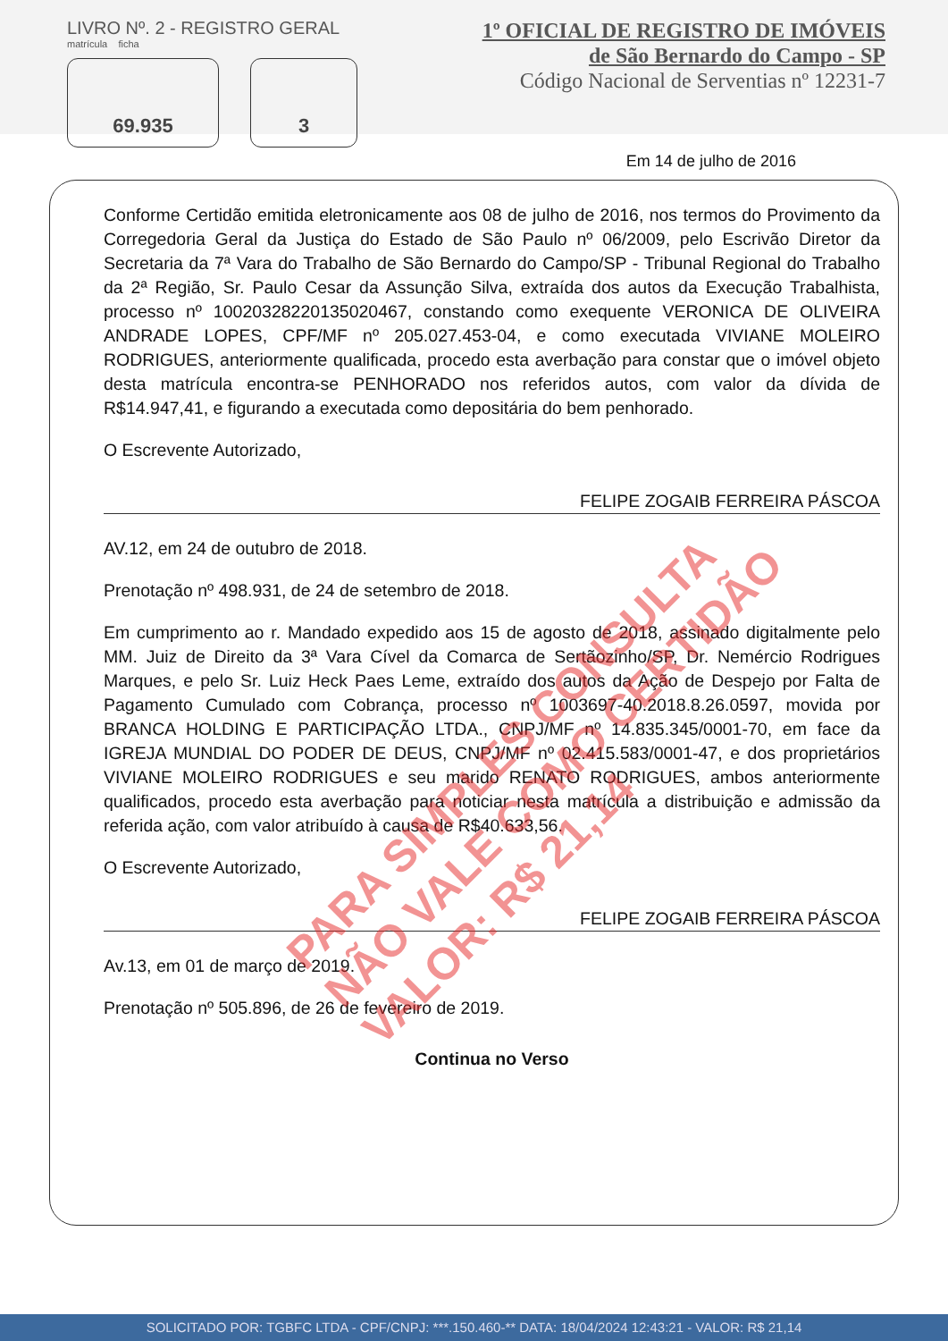LIVRO Nº. 2 - REGISTRO GERAL
matrícula ficha
69.935 3
1º OFICIAL DE REGISTRO DE IMÓVEIS
de São Bernardo do Campo - SP
Código Nacional de Serventias nº 12231-7
Em 14 de julho de 2016
Conforme Certidão emitida eletronicamente aos 08 de julho de 2016, nos termos do Provimento da Corregedoria Geral da Justiça do Estado de São Paulo nº 06/2009, pelo Escrivão Diretor da Secretaria da 7ª Vara do Trabalho de São Bernardo do Campo/SP - Tribunal Regional do Trabalho da 2ª Região, Sr. Paulo Cesar da Assunção Silva, extraída dos autos da Execução Trabalhista, processo nº 10020328220135020467, constando como exequente VERONICA DE OLIVEIRA ANDRADE LOPES, CPF/MF nº 205.027.453-04, e como executada VIVIANE MOLEIRO RODRIGUES, anteriormente qualificada, procedo esta averbação para constar que o imóvel objeto desta matrícula encontra-se PENHORADO nos referidos autos, com valor da dívida de R$14.947,41, e figurando a executada como depositária do bem penhorado.
O Escrevente Autorizado,
FELIPE ZOGAIB FERREIRA PÁSCOA
AV.12, em 24 de outubro de 2018.
Prenotação nº 498.931, de 24 de setembro de 2018.
Em cumprimento ao r. Mandado expedido aos 15 de agosto de 2018, assinado digitalmente pelo MM. Juiz de Direito da 3ª Vara Cível da Comarca de Sertãozinho/SP, Dr. Nemércio Rodrigues Marques, e pelo Sr. Luiz Heck Paes Leme, extraído dos autos da Ação de Despejo por Falta de Pagamento Cumulado com Cobrança, processo nº 1003697-40.2018.8.26.0597, movida por BRANCA HOLDING E PARTICIPAÇÃO LTDA., CNPJ/MF nº 14.835.345/0001-70, em face da IGREJA MUNDIAL DO PODER DE DEUS, CNPJ/MF nº 02.415.583/0001-47, e dos proprietários VIVIANE MOLEIRO RODRIGUES e seu marido RENATO RODRIGUES, ambos anteriormente qualificados, procedo esta averbação para noticiar nesta matrícula a distribuição e admissão da referida ação, com valor atribuído à causa de R$40.633,56.
O Escrevente Autorizado,
FELIPE ZOGAIB FERREIRA PÁSCOA
Av.13, em 01 de março de 2019.
Prenotação nº 505.896, de 26 de fevereiro de 2019.
Continua no Verso
PARA SIMPLES CONSULTA
NÃO VALE COMO CERTIDÃO
VALOR: R$ 21,14
SOLICITADO POR: TGBFC LTDA - CPF/CNPJ: ***.150.460-** DATA: 18/04/2024 12:43:21 - VALOR: R$ 21,14